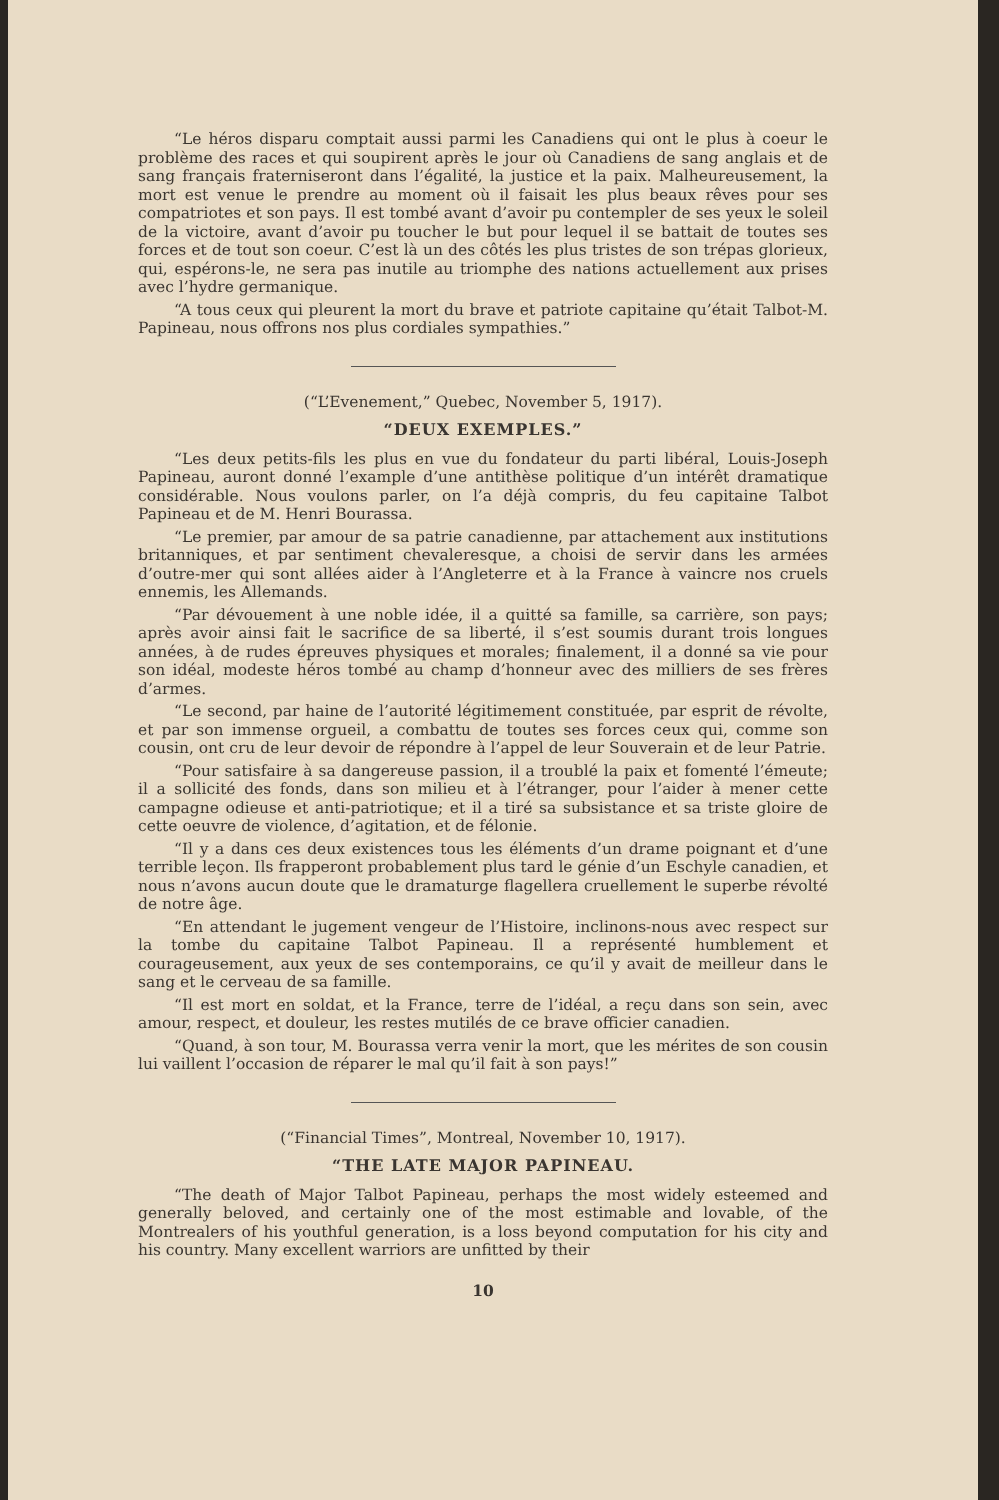“Le héros disparu comptait aussi parmi les Canadiens qui ont le plus à coeur le problème des races et qui soupirent après le jour où Canadiens de sang anglais et de sang français fraterniseront dans l’égalité, la justice et la paix. Malheureusement, la mort est venue le prendre au moment où il faisait les plus beaux rêves pour ses compatriotes et son pays. Il est tombé avant d’avoir pu contempler de ses yeux le soleil de la victoire, avant d’avoir pu toucher le but pour lequel il se battait de toutes ses forces et de tout son coeur. C’est là un des côtés les plus tristes de son trépas glorieux, qui, espérons-le, ne sera pas inutile au triomphe des nations actuellement aux prises avec l’hydre germanique.
“A tous ceux qui pleurent la mort du brave et patriote capitaine qu’était Talbot-M. Papineau, nous offrons nos plus cordiales sympathies.”
(“L’Evenement,” Quebec, November 5, 1917).
“DEUX EXEMPLES.”
“Les deux petits-fils les plus en vue du fondateur du parti libéral, Louis-Joseph Papineau, auront donné l’example d’une antithèse politique d’un intérêt dramatique considérable. Nous voulons parler, on l’a déjà compris, du feu capitaine Talbot Papineau et de M. Henri Bourassa.
“Le premier, par amour de sa patrie canadienne, par attachement aux institutions britanniques, et par sentiment chevaleresque, a choisi de servir dans les armées d’outre-mer qui sont allées aider à l’Angleterre et à la France à vaincre nos cruels ennemis, les Allemands.
“Par dévouement à une noble idée, il a quitté sa famille, sa carrière, son pays; après avoir ainsi fait le sacrifice de sa liberté, il s’est soumis durant trois longues années, à de rudes épreuves physiques et morales; finalement, il a donné sa vie pour son idéal, modeste héros tombé au champ d’honneur avec des milliers de ses frères d’armes.
“Le second, par haine de l’autorité légitimement constituée, par esprit de révolte, et par son immense orgueil, a combattu de toutes ses forces ceux qui, comme son cousin, ont cru de leur devoir de répondre à l’appel de leur Souverain et de leur Patrie.
“Pour satisfaire à sa dangereuse passion, il a troublé la paix et fomenté l’émeute; il a sollicité des fonds, dans son milieu et à l’étranger, pour l’aider à mener cette campagne odieuse et anti-patriotique; et il a tiré sa subsistance et sa triste gloire de cette oeuvre de violence, d’agitation, et de félonie.
“Il y a dans ces deux existences tous les éléments d’un drame poignant et d’une terrible leçon. Ils frapperont probablement plus tard le génie d’un Eschyle canadien, et nous n’avons aucun doute que le dramaturge flagellera cruellement le superbe révolté de notre âge.
“En attendant le jugement vengeur de l’Histoire, inclinons-nous avec respect sur la tombe du capitaine Talbot Papineau. Il a représenté humblement et courageusement, aux yeux de ses contemporains, ce qu’il y avait de meilleur dans le sang et le cerveau de sa famille.
“Il est mort en soldat, et la France, terre de l’idéal, a reçu dans son sein, avec amour, respect, et douleur, les restes mutilés de ce brave officier canadien.
“Quand, à son tour, M. Bourassa verra venir la mort, que les mérites de son cousin lui vaillent l’occasion de réparer le mal qu’il fait à son pays!”
(“Financial Times”, Montreal, November 10, 1917).
“THE LATE MAJOR PAPINEAU.
“The death of Major Talbot Papineau, perhaps the most widely esteemed and generally beloved, and certainly one of the most estimable and lovable, of the Montrealers of his youthful generation, is a loss beyond computation for his city and his country. Many excellent warriors are unfitted by their
10